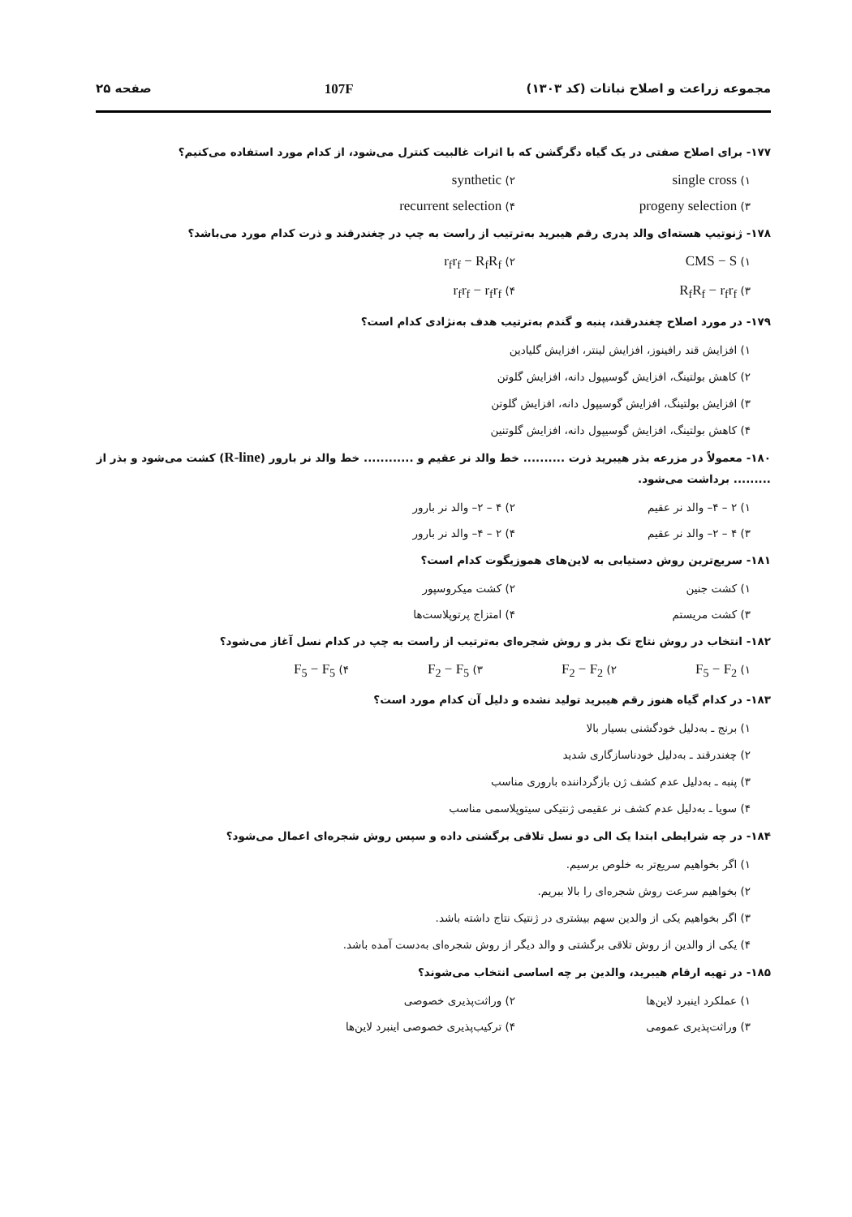مجموعه زراعت و اصلاح نباتات (کد ۱۳۰۳) 107F صفحه ۲۵
۱۷۷- برای اصلاح صفتی در یک گیاه دگرگشن که با اثرات غالبیت کنترل می‌شود، از کدام مورد استفاده می‌کنیم؟
۱) single cross
۲) synthetic
۳) progeny selection
۴) recurrent selection
۱۷۸- ژنوتیپ هسته‌ای والد پدری رقم هیبرید به‌ترتیب از راست به چپ در چغندرقند و ذرت کدام مورد می‌باشد؟
۱) CMS − S
۲) r<sub>f</sub>r<sub>f</sub> − R<sub>f</sub>R<sub>f</sub>
۳) R<sub>f</sub>R<sub>f</sub> − r<sub>f</sub>r<sub>f</sub>
۴) r<sub>f</sub>r<sub>f</sub> − r<sub>f</sub>r<sub>f</sub>
۱۷۹- در مورد اصلاح چغندرقند، پنبه و گندم به‌ترتیب هدف به‌نژادی کدام است؟
۱) افزایش قند رافینوز، افزایش لینتر، افزایش گلیادین
۲) کاهش بولتینگ، افزایش گوسیپول دانه، افزایش گلوتن
۳) افزایش بولتینگ، افزایش گوسیپول دانه، افزایش گلوتن
۴) کاهش بولتینگ، افزایش گوسیپول دانه، افزایش گلوتنین
۱۸۰- معمولاً در مزرعه بذر هیبرید ذرت .......... خط والد نر عقیم و ............ خط والد نر بارور (R-line) کشت می‌شود و بذر از ......... برداشت می‌شود.
۱) ۲ – ۴– والد نر عقیم ۲) ۴ – ۲– والد نر بارور
۳) ۴ – ۲– والد نر عقیم ۴) ۲ – ۴– والد نر بارور
۱۸۱- سریع‌ترین روش دستیابی به لاین‌های هموزیگوت کدام است؟
۱) کشت جنین ۲) کشت میکروسپور
۳) کشت مریستم ۴) امتزاج پرتوپلاست‌ها
۱۸۲- انتخاب در روش نتاج تک بذر و روش شجره‌ای به‌ترتیب از راست به چپ در کدام نسل آغاز می‌شود؟
۱) F<sub>5</sub> − F<sub>2</sub>
۲) F<sub>2</sub> − F<sub>2</sub>
۳) F<sub>2</sub> − F<sub>5</sub>
۴) F<sub>5</sub> − F<sub>5</sub>
۱۸۳- در کدام گیاه هنوز رقم هیبرید تولید نشده و دلیل آن کدام مورد است؟
۱) برنج ـ به‌دلیل خودگشنی بسیار بالا
۲) چغندرقند ـ به‌دلیل خودناسازگاری شدید
۳) پنبه ـ به‌دلیل عدم کشف ژن بازگرداننده باروری مناسب
۴) سویا ـ به‌دلیل عدم کشف نر عقیمی ژنتیکی سیتوپلاسمی مناسب
۱۸۴- در چه شرایطی ابتدا یک الی دو نسل تلاقی برگشتی داده و سپس روش شجره‌ای اعمال می‌شود؟
۱) اگر بخواهیم سریع‌تر به خلوص برسیم.
۲) بخواهیم سرعت روش شجره‌ای را بالا ببریم.
۳) اگر بخواهیم یکی از والدین سهم بیشتری در ژنتیک نتاج داشته باشد.
۴) یکی از والدین از روش تلاقی برگشتی و والد دیگر از روش شجره‌ای به‌دست آمده باشد.
۱۸۵- در تهیه ارقام هیبرید، والدین بر چه اساسی انتخاب می‌شوند؟
۱) عملکرد اینبرد لاین‌ها ۲) وراثت‌پذیری خصوصی
۳) وراثت‌پذیری عمومی ۴) ترکیب‌پذیری خصوصی اینبرد لاین‌ها